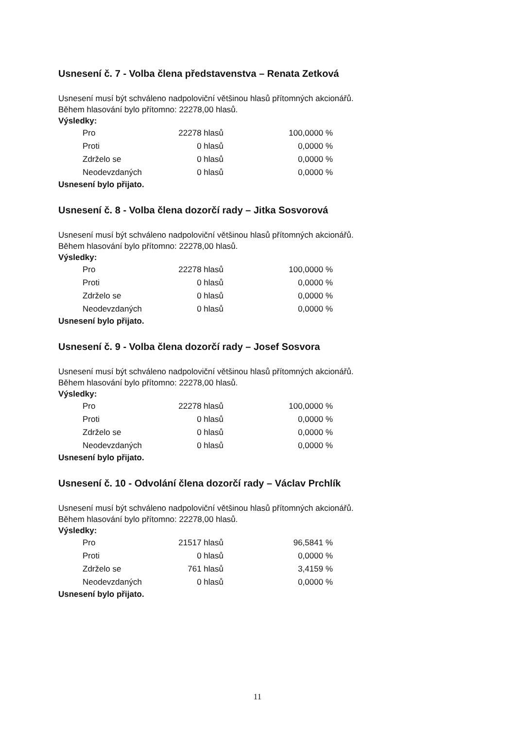Usnesení č. 7 - Volba člena představenstva – Renata Zetková
Usnesení musí být schváleno nadpoloviční většinou hlasů přítomných akcionářů.
Během hlasování bylo přítomno: 22278,00 hlasů.
Výsledky:
| Pro | 22278 hlasů | 100,0000 % |
| Proti | 0 hlasů | 0,0000 % |
| Zdrželo se | 0 hlasů | 0,0000 % |
| Neodevzdaných | 0 hlasů | 0,0000 % |
Usnesení bylo přijato.
Usnesení č. 8 - Volba člena dozorčí rady – Jitka Sosvorová
Usnesení musí být schváleno nadpoloviční většinou hlasů přítomných akcionářů.
Během hlasování bylo přítomno: 22278,00 hlasů.
Výsledky:
| Pro | 22278 hlasů | 100,0000 % |
| Proti | 0 hlasů | 0,0000 % |
| Zdrželo se | 0 hlasů | 0,0000 % |
| Neodevzdaných | 0 hlasů | 0,0000 % |
Usnesení bylo přijato.
Usnesení č. 9 - Volba člena dozorčí rady – Josef Sosvora
Usnesení musí být schváleno nadpoloviční většinou hlasů přítomných akcionářů.
Během hlasování bylo přítomno: 22278,00 hlasů.
Výsledky:
| Pro | 22278 hlasů | 100,0000 % |
| Proti | 0 hlasů | 0,0000 % |
| Zdrželo se | 0 hlasů | 0,0000 % |
| Neodevzdaných | 0 hlasů | 0,0000 % |
Usnesení bylo přijato.
Usnesení č. 10 - Odvolání člena dozorčí rady – Václav Prchlík
Usnesení musí být schváleno nadpoloviční většinou hlasů přítomných akcionářů.
Během hlasování bylo přítomno: 22278,00 hlasů.
Výsledky:
| Pro | 21517 hlasů | 96,5841 % |
| Proti | 0 hlasů | 0,0000 % |
| Zdrželo se | 761 hlasů | 3,4159 % |
| Neodevzdaných | 0 hlasů | 0,0000 % |
Usnesení bylo přijato.
11